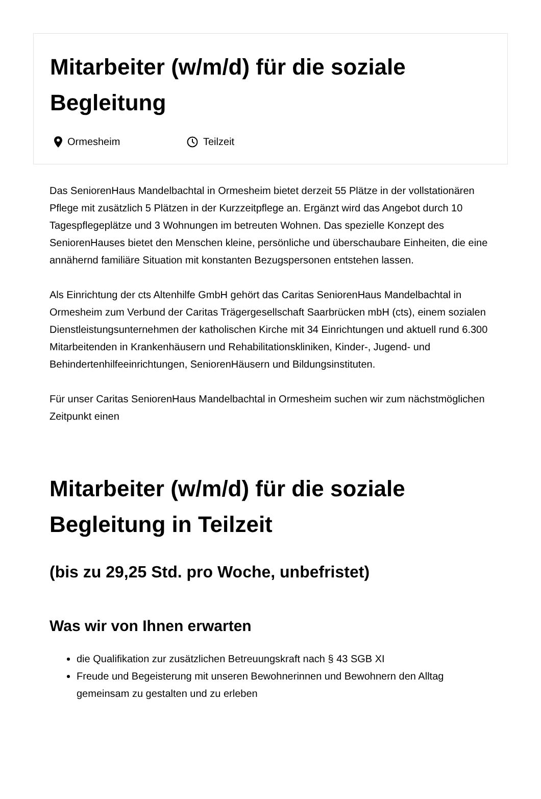Mitarbeiter (w/m/d) für die soziale Begleitung
Ormesheim Teilzeit
Das SeniorenHaus Mandelbachtal in Ormesheim bietet derzeit 55 Plätze in der vollstationären Pflege mit zusätzlich 5 Plätzen in der Kurzzeitpflege an. Ergänzt wird das Angebot durch 10 Tagespflegeplätze und 3 Wohnungen im betreuten Wohnen. Das spezielle Konzept des SeniorenHauses bietet den Menschen kleine, persönliche und überschaubare Einheiten, die eine annähernd familiäre Situation mit konstanten Bezugspersonen entstehen lassen.
Als Einrichtung der cts Altenhilfe GmbH gehört das Caritas SeniorenHaus Mandelbachtal in Ormesheim zum Verbund der Caritas Trägergesellschaft Saarbrücken mbH (cts), einem sozialen Dienstleistungsunternehmen der katholischen Kirche mit 34 Einrichtungen und aktuell rund 6.300 Mitarbeitenden in Krankenhäusern und Rehabilitationskliniken, Kinder-, Jugend- und Behindertenhilfeeinrichtungen, SeniorenHäusern und Bildungsinstituten.
Für unser Caritas SeniorenHaus Mandelbachtal in Ormesheim suchen wir zum nächstmöglichen Zeitpunkt einen
Mitarbeiter (w/m/d) für die soziale Begleitung in Teilzeit
(bis zu 29,25 Std. pro Woche, unbefristet)
Was wir von Ihnen erwarten
die Qualifikation zur zusätzlichen Betreuungskraft nach § 43 SGB XI
Freude und Begeisterung mit unseren Bewohnerinnen und Bewohnern den Alltag gemeinsam zu gestalten und zu erleben